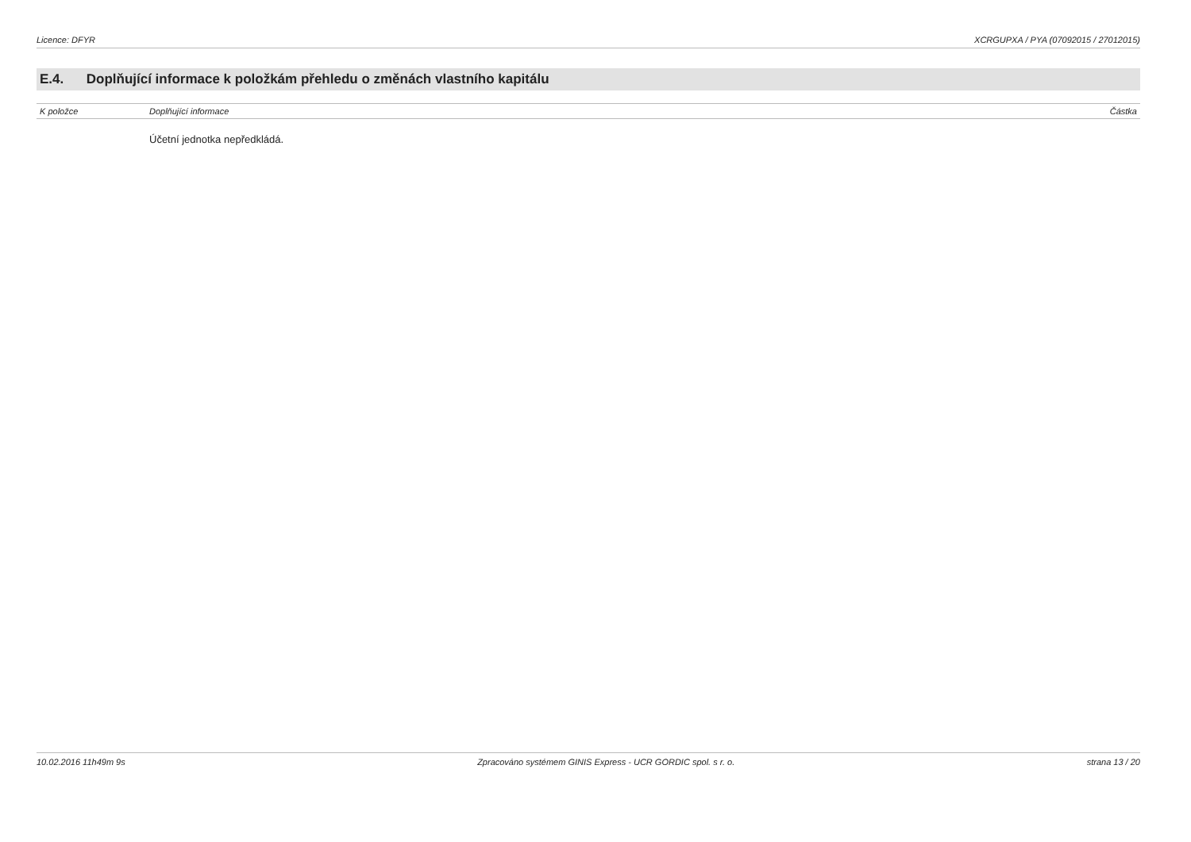Licence: DFYR XCRGUPXA / PYA (07092015 / 27012015)
E.4. Doplňující informace k položkám přehledu o změnách vlastního kapitálu
| K položce | Doplňující informace | Částka |
| --- | --- | --- |
| | Účetní jednotka nepředkládá. | |
10.02.2016 11h49m 9s Zpracováno systémem GINIS Express - UCR GORDIC spol. s r. o. strana 13 / 20